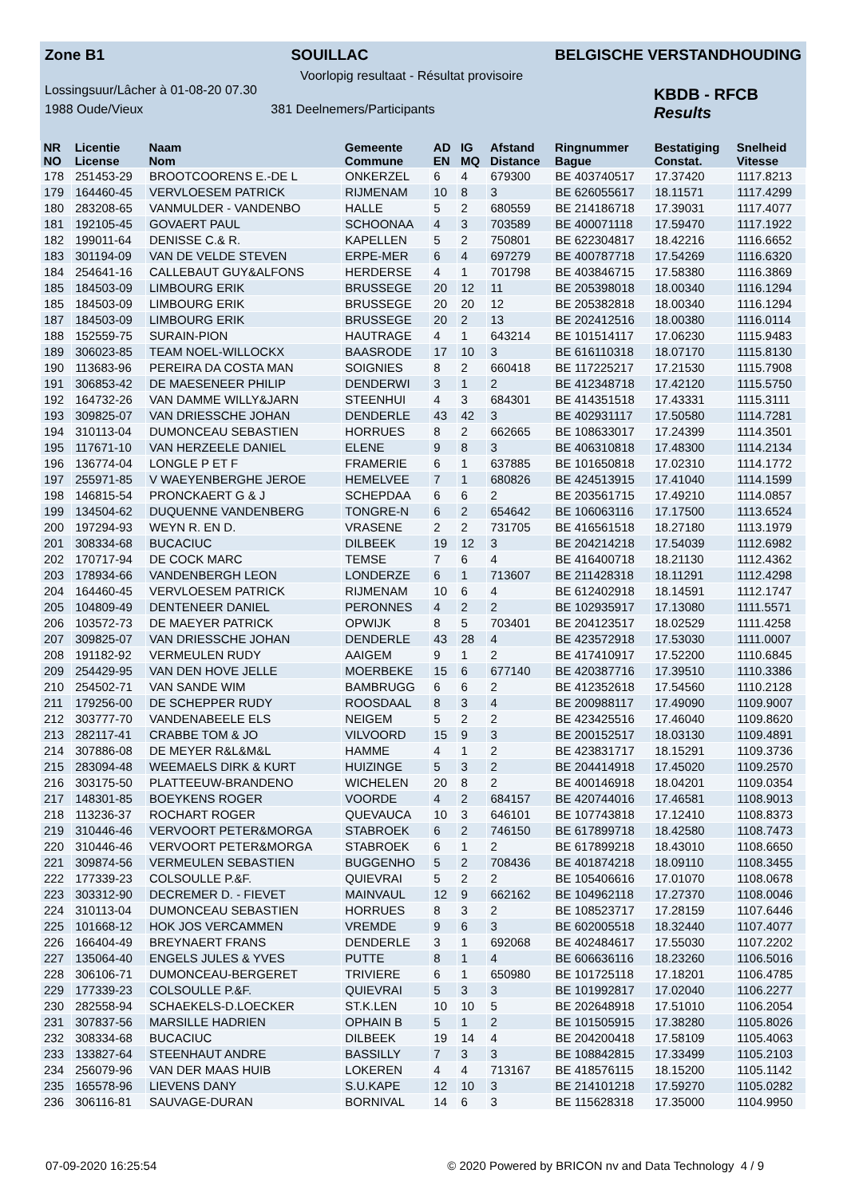Zone B1 SOUILLAC BELGISCHE VERSTANDHOUDING
Voorlopig resultaat - Résultat provisoire
Lossingsuur/Lâcher à 01-08-20 07.30
1988 Oude/Vieux 381 Deelnemers/Participants
KBDB - RFCB
Results
| NR | Licentie | Naam | Gemeente | AD | IG | Afstand | Ringnummer | Bestatiging | Snelheid |
| --- | --- | --- | --- | --- | --- | --- | --- | --- | --- |
| NO | License | Nom | Commune | EN | MQ | Distance | Bague | Constat. | Vitesse |
| 178 | 251453-29 | BROOTCOORENS E.-DE L | ONKERZEL | 6 | 4 | 679300 | BE 403740517 | 17.37420 | 1117.8213 |
| 179 | 164460-45 | VERVLOESEM PATRICK | RIJMENAM | 10 | 8 | 3 | BE 626055617 | 18.11571 | 1117.4299 |
| 180 | 283208-65 | VANMULDER - VANDENBO | HALLE | 5 | 2 | 680559 | BE 214186718 | 17.39031 | 1117.4077 |
| 181 | 192105-45 | GOVAERT PAUL | SCHOONAA | 4 | 3 | 703589 | BE 400071118 | 17.59470 | 1117.1922 |
| 182 | 199011-64 | DENISSE C.& R. | KAPELLEN | 5 | 2 | 750801 | BE 622304817 | 18.42216 | 1116.6652 |
| 183 | 301194-09 | VAN DE VELDE STEVEN | ERPE-MER | 6 | 4 | 697279 | BE 400787718 | 17.54269 | 1116.6320 |
| 184 | 254641-16 | CALLEBAUT GUY&ALFONS | HERDERSE | 4 | 1 | 701798 | BE 403846715 | 17.58380 | 1116.3869 |
| 185 | 184503-09 | LIMBOURG ERIK | BRUSSEGE | 20 | 12 | 11 | BE 205398018 | 18.00340 | 1116.1294 |
| 185 | 184503-09 | LIMBOURG ERIK | BRUSSEGE | 20 | 20 | 12 | BE 205382818 | 18.00340 | 1116.1294 |
| 187 | 184503-09 | LIMBOURG ERIK | BRUSSEGE | 20 | 2 | 13 | BE 202412516 | 18.00380 | 1116.0114 |
| 188 | 152559-75 | SURAIN-PION | HAUTRAGE | 4 | 1 | 643214 | BE 101514117 | 17.06230 | 1115.9483 |
| 189 | 306023-85 | TEAM NOEL-WILLOCKX | BAASRODE | 17 | 10 | 3 | BE 616110318 | 18.07170 | 1115.8130 |
| 190 | 113683-96 | PEREIRA DA COSTA MAN | SOIGNIES | 8 | 2 | 660418 | BE 117225217 | 17.21530 | 1115.7908 |
| 191 | 306853-42 | DE MAESENEER PHILIP | DENDERWI | 3 | 1 | 2 | BE 412348718 | 17.42120 | 1115.5750 |
| 192 | 164732-26 | VAN DAMME WILLY&JARN | STEENHUI | 4 | 3 | 684301 | BE 414351518 | 17.43331 | 1115.3111 |
| 193 | 309825-07 | VAN DRIESSCHE JOHAN | DENDERLE | 43 | 42 | 3 | BE 402931117 | 17.50580 | 1114.7281 |
| 194 | 310113-04 | DUMONCEAU SEBASTIEN | HORRUES | 8 | 2 | 662665 | BE 108633017 | 17.24399 | 1114.3501 |
| 195 | 117671-10 | VAN HERZEELE DANIEL | ELENE | 9 | 8 | 3 | BE 406310818 | 17.48300 | 1114.2134 |
| 196 | 136774-04 | LONGLE P ET F | FRAMERIE | 6 | 1 | 637885 | BE 101650818 | 17.02310 | 1114.1772 |
| 197 | 255971-85 | V WAEYENBERGHE JEROE | HEMELVEE | 7 | 1 | 680826 | BE 424513915 | 17.41040 | 1114.1599 |
| 198 | 146815-54 | PRONCKAERT G & J | SCHEPDAA | 6 | 6 | 2 | BE 203561715 | 17.49210 | 1114.0857 |
| 199 | 134504-62 | DUQUENNE VANDENBERG | TONGRE-N | 6 | 2 | 654642 | BE 106063116 | 17.17500 | 1113.6524 |
| 200 | 197294-93 | WEYN R. EN D. | VRASENE | 2 | 2 | 731705 | BE 416561518 | 18.27180 | 1113.1979 |
| 201 | 308334-68 | BUCACIUC | DILBEEK | 19 | 12 | 3 | BE 204214218 | 17.54039 | 1112.6982 |
| 202 | 170717-94 | DE COCK MARC | TEMSE | 7 | 6 | 4 | BE 416400718 | 18.21130 | 1112.4362 |
| 203 | 178934-66 | VANDENBERGH LEON | LONDERZE | 6 | 1 | 713607 | BE 211428318 | 18.11291 | 1112.4298 |
| 204 | 164460-45 | VERVLOESEM PATRICK | RIJMENAM | 10 | 6 | 4 | BE 612402918 | 18.14591 | 1112.1747 |
| 205 | 104809-49 | DENTENEER DANIEL | PERONNES | 4 | 2 | 2 | BE 102935917 | 17.13080 | 1111.5571 |
| 206 | 103572-73 | DE MAEYER PATRICK | OPWIJK | 8 | 5 | 703401 | BE 204123517 | 18.02529 | 1111.4258 |
| 207 | 309825-07 | VAN DRIESSCHE JOHAN | DENDERLE | 43 | 28 | 4 | BE 423572918 | 17.53030 | 1111.0007 |
| 208 | 191182-92 | VERMEULEN RUDY | AAIGEM | 9 | 1 | 2 | BE 417410917 | 17.52200 | 1110.6845 |
| 209 | 254429-95 | VAN DEN HOVE JELLE | MOERBEKE | 15 | 6 | 677140 | BE 420387716 | 17.39510 | 1110.3386 |
| 210 | 254502-71 | VAN SANDE WIM | BAMBRUGG | 6 | 6 | 2 | BE 412352618 | 17.54560 | 1110.2128 |
| 211 | 179256-00 | DE SCHEPPER RUDY | ROOSDAAL | 8 | 3 | 4 | BE 200988117 | 17.49090 | 1109.9007 |
| 212 | 303777-70 | VANDENABEELE ELS | NEIGEM | 5 | 2 | 2 | BE 423425516 | 17.46040 | 1109.8620 |
| 213 | 282117-41 | CRABBE TOM & JO | VILVOORD | 15 | 9 | 3 | BE 200152517 | 18.03130 | 1109.4891 |
| 214 | 307886-08 | DE MEYER R&L&M&L | HAMME | 4 | 1 | 2 | BE 423831717 | 18.15291 | 1109.3736 |
| 215 | 283094-48 | WEEMAELS DIRK & KURT | HUIZINGE | 5 | 3 | 2 | BE 204414918 | 17.45020 | 1109.2570 |
| 216 | 303175-50 | PLATTEEUW-BRANDENO | WICHELEN | 20 | 8 | 2 | BE 400146918 | 18.04201 | 1109.0354 |
| 217 | 148301-85 | BOEYKENS ROGER | VOORDE | 4 | 2 | 684157 | BE 420744016 | 17.46581 | 1108.9013 |
| 218 | 113236-37 | ROCHART ROGER | QUEVAUCA | 10 | 3 | 646101 | BE 107743818 | 17.12410 | 1108.8373 |
| 219 | 310446-46 | VERVOORT PETER&MORGA | STABROEK | 6 | 2 | 746150 | BE 617899718 | 18.42580 | 1108.7473 |
| 220 | 310446-46 | VERVOORT PETER&MORGA | STABROEK | 6 | 1 | 2 | BE 617899218 | 18.43010 | 1108.6650 |
| 221 | 309874-56 | VERMEULEN SEBASTIEN | BUGGENHO | 5 | 2 | 708436 | BE 401874218 | 18.09110 | 1108.3455 |
| 222 | 177339-23 | COLSOULLE P.&F. | QUIEVRAI | 5 | 2 | 2 | BE 105406616 | 17.01070 | 1108.0678 |
| 223 | 303312-90 | DECREMER D. - FIEVET | MAINVAUL | 12 | 9 | 662162 | BE 104962118 | 17.27370 | 1108.0046 |
| 224 | 310113-04 | DUMONCEAU SEBASTIEN | HORRUES | 8 | 3 | 2 | BE 108523717 | 17.28159 | 1107.6446 |
| 225 | 101668-12 | HOK JOS VERCAMMEN | VREMDE | 9 | 6 | 3 | BE 602005518 | 18.32440 | 1107.4077 |
| 226 | 166404-49 | BREYNAERT FRANS | DENDERLE | 3 | 1 | 692068 | BE 402484617 | 17.55030 | 1107.2202 |
| 227 | 135064-40 | ENGELS JULES & YVES | PUTTE | 8 | 1 | 4 | BE 606636116 | 18.23260 | 1106.5016 |
| 228 | 306106-71 | DUMONCEAU-BERGERET | TRIVIERE | 6 | 1 | 650980 | BE 101725118 | 17.18201 | 1106.4785 |
| 229 | 177339-23 | COLSOULLE P.&F. | QUIEVRAI | 5 | 3 | 3 | BE 101992817 | 17.02040 | 1106.2277 |
| 230 | 282558-94 | SCHAEKELS-D.LOECKER | ST.K.LEN | 10 | 10 | 5 | BE 202648918 | 17.51010 | 1106.2054 |
| 231 | 307837-56 | MARSILLE HADRIEN | OPHAIN B | 5 | 1 | 2 | BE 101505915 | 17.38280 | 1105.8026 |
| 232 | 308334-68 | BUCACIUC | DILBEEK | 19 | 14 | 4 | BE 204200418 | 17.58109 | 1105.4063 |
| 233 | 133827-64 | STEENHAUT ANDRE | BASSILLY | 7 | 3 | 3 | BE 108842815 | 17.33499 | 1105.2103 |
| 234 | 256079-96 | VAN DER MAAS HUIB | LOKEREN | 4 | 4 | 713167 | BE 418576115 | 18.15200 | 1105.1142 |
| 235 | 165578-96 | LIEVENS DANY | S.U.KAPE | 12 | 10 | 3 | BE 214101218 | 17.59270 | 1105.0282 |
| 236 | 306116-81 | SAUVAGE-DURAN | BORNIVAL | 14 | 6 | 3 | BE 115628318 | 17.35000 | 1104.9950 |
07-09-2020 16:25:54 © 2020 Powered by BRICON nv and Data Technology 4 / 9